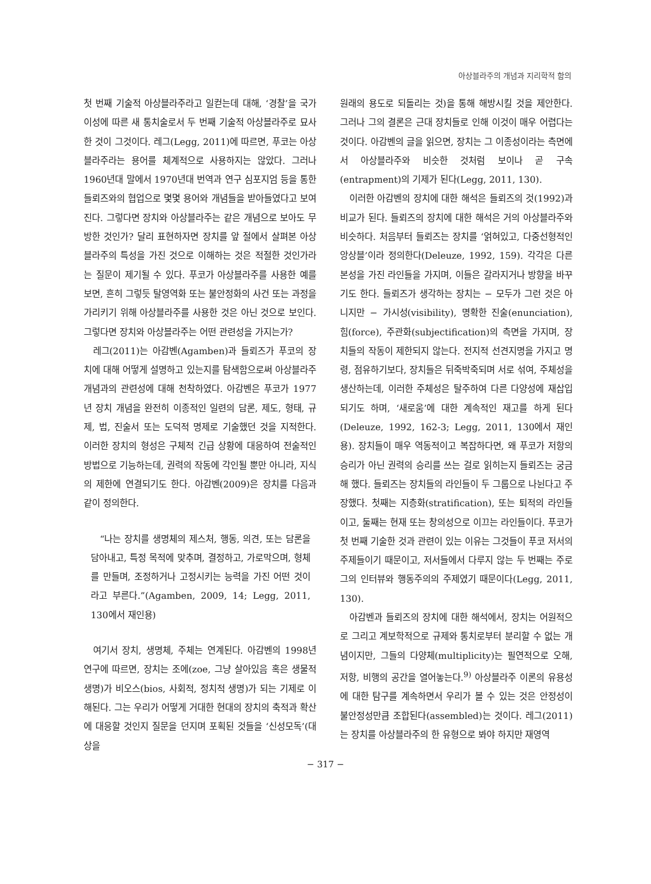아상블라주의 개념과 지리학적 함의
첫 번째 기술적 아상블라주라고 일컫는데 대해, ‘경찰’을 국가 이성에 따른 새 통치술로서 두 번째 기술적 아상블라주로 묘사한 것이 그것이다. 레그(Legg, 2011)에 따르면, 푸코는 아상블라주라는 용어를 체계적으로 사용하지는 않았다. 그러나 1960년대 말에서 1970년대 번역과 연구 심포지엄 등을 통한 들뢰즈와의 협업으로 몇몇 용어와 개념들을 받아들였다고 보여 진다. 그렇다면 장치와 아상블라주는 같은 개념으로 보아도 무방한 것인가? 달리 표현하자면 장치를 앞 절에서 살펴본 아상블라주의 특성을 가진 것으로 이해하는 것은 적절한 것인가라는 질문이 제기될 수 있다. 푸코가 아상블라주를 사용한 예를 보면, 흔히 그렇듯 탈영역화 또는 불안정화의 사건 또는 과정을 가리키기 위해 아상블라주를 사용한 것은 아닌 것으로 보인다. 그렇다면 장치와 아상블라주는 어떤 관련성을 가지는가?
레그(2011)는 아감벤(Agamben)과 들뢰즈가 푸코의 장치에 대해 어떻게 설명하고 있는지를 탐색함으로써 아상블라주 개념과의 관련성에 대해 천착하였다. 아감벤은 푸코가 1977년 장치 개념을 완전히 이종적인 일련의 담론, 제도, 형태, 규제, 법, 진술서 또는 도덕적 명제로 기술했던 것을 지적한다. 이러한 장치의 형성은 구체적 긴급 상황에 대응하여 전술적인 방법으로 기능하는데, 권력의 작동에 각인될 뿐만 아니라, 지식의 제한에 연결되기도 한다. 아감벤(2009)은 장치를 다음과 같이 정의한다.
“나는 장치를 생명체의 제스처, 행동, 의견, 또는 담론을 담아내고, 특정 목적에 맞추며, 결정하고, 가로막으며, 형체를 만들며, 조정하거나 고정시키는 능력을 가진 어떤 것이라고 부른다.”(Agamben, 2009, 14; Legg, 2011, 130에서 재인용)
여기서 장치, 생명체, 주체는 연계된다. 아감벤의 1998년 연구에 따르면, 장치는 조에(zoe, 그냥 살아있음 혹은 생물적 생명)가 비오스(bios, 사회적, 정치적 생명)가 되는 기제로 이해된다. 그는 우리가 어떻게 거대한 현대의 장치의 축적과 확산에 대응할 것인지 질문을 던지며 포획된 것들을 ‘신성모독’(대상을
원래의 용도로 되돌리는 것)을 통해 해방시킬 것을 제안한다. 그러나 그의 결론은 근대 장치들로 인해 이것이 매우 어렵다는 것이다. 아감벤의 글을 읽으면, 장치는 그 이종성이라는 측면에서 아상블라주와 비슷한 것처럼 보이나 곧 구속(entrapment)의 기제가 된다(Legg, 2011, 130).
이러한 아감벤의 장치에 대한 해석은 들뢰즈의 것(1992)과 비교가 된다. 들뢰즈의 장치에 대한 해석은 거의 아상블라주와 비슷하다. 처음부터 들뢰즈는 장치를 ‘얽혀있고, 다중선형적인 앙상블’이라 정의한다(Deleuze, 1992, 159). 각각은 다른 본성을 가진 라인들을 가지며, 이들은 갈라지거나 방향을 바꾸기도 한다. 들뢰즈가 생각하는 장치는 − 모두가 그런 것은 아니지만 − 가시성(visibility), 명확한 진술(enunciation), 힘(force), 주관화(subjectification)의 측면을 가지며, 장치들의 작동이 제한되지 않는다. 전지적 선견지명을 가지고 명령, 점유하기보다, 장치들은 뒤죽박죽되며 서로 섞여, 주체성을 생산하는데, 이러한 주체성은 탈주하여 다른 다양성에 재삽입되기도 하며, ‘새로움’에 대한 계속적인 재고를 하게 된다(Deleuze, 1992, 162-3; Legg, 2011, 130에서 재인용). 장치들이 매우 역동적이고 복잡하다면, 왜 푸코가 저항의 승리가 아닌 권력의 승리를 쓰는 걸로 읽히는지 들뢰즈는 궁금해 했다. 들뢰즈는 장치들의 라인들이 두 그룹으로 나뉜다고 주장했다. 첫째는 지층화(stratification), 또는 퇴적의 라인들이고, 둘째는 현재 또는 창의성으로 이끄는 라인들이다. 푸코가 첫 번째 기술한 것과 관련이 있는 이유는 그것들이 푸코 저서의 주제들이기 때문이고, 저서들에서 다루지 않는 두 번째는 주로 그의 인터뷰와 행동주의의 주제였기 때문이다(Legg, 2011, 130).
아감벤과 들뢰즈의 장치에 대한 해석에서, 장치는 어원적으로 그리고 계보학적으로 규제와 통치로부터 분리할 수 없는 개념이지만, 그들의 다양체(multiplicity)는 필연적으로 오해, 저항, 비행의 공간을 열어놓는다.<sup>9)</sup> 아상블라주 이론의 유용성에 대한 탐구를 계속하면서 우리가 볼 수 있는 것은 안정성이 불안정성만큼 조합된다(assembled)는 것이다. 레그(2011)는 장치를 아상블라주의 한 유형으로 봐야 하지만 재영역
− 317 −